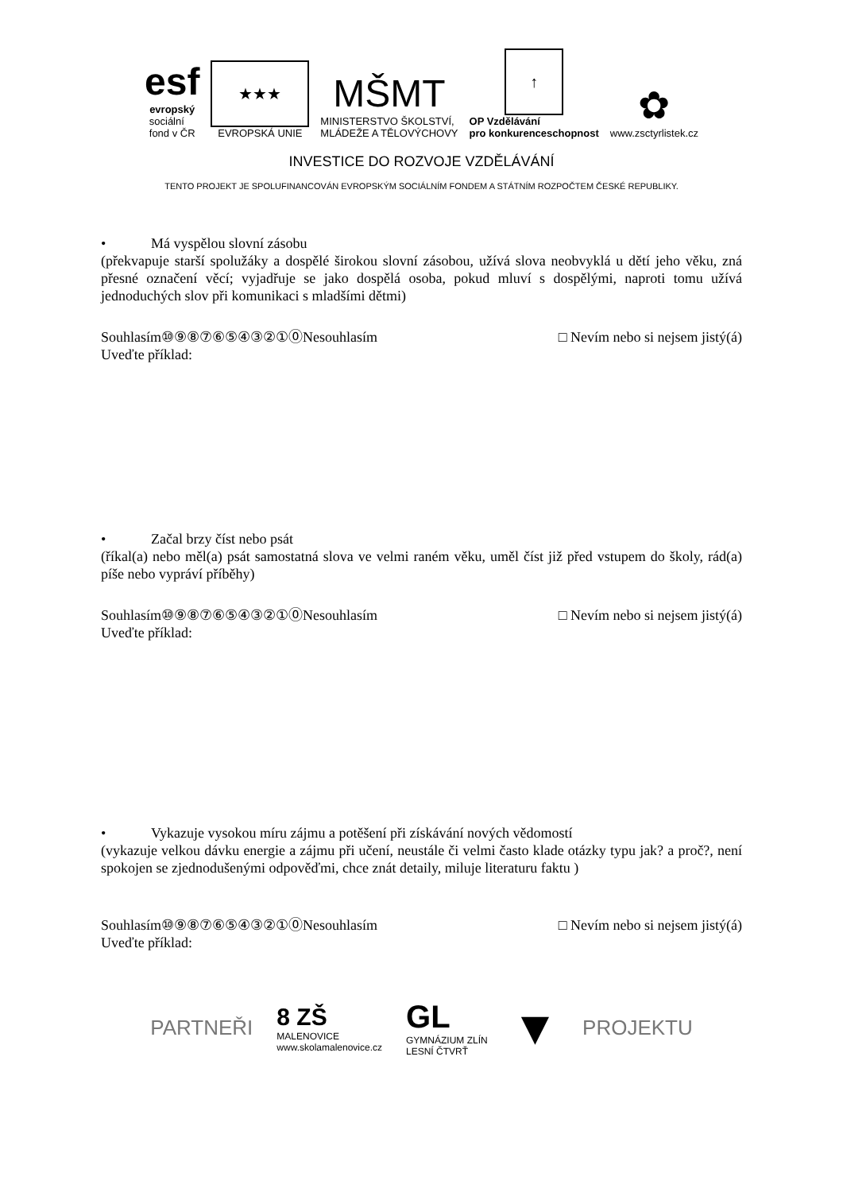esf
evropský
sociální
fond v ČR
★★★
EVROPSKÁ UNIE
MŠMT
MINISTERSTVO ŠKOLSTVÍ,
MLÁDEŽE A TĚLOVÝCHOVY
↑
OP Vzdělávání
pro konkurenceschopnost
✿
www.zsctyrlistek.cz
INVESTICE DO ROZVOJE VZDĚLÁVÁNÍ
TENTO PROJEKT JE SPOLUFINANCOVÁN EVROPSKÝM SOCIÁLNÍM FONDEM A STÁTNÍM ROZPOČTEM ČESKÉ REPUBLIKY.
• Má vyspělou slovní zásobu
(překvapuje starší spolužáky a dospělé širokou slovní zásobou, užívá slova neobvyklá u dětí jeho věku, zná přesné označení věcí; vyjadřuje se jako dospělá osoba, pokud mluví s dospělými, naproti tomu užívá jednoduchých slov při komunikaci s mladšími dětmi)
Souhlasím⑩⑨⑧⑦⑥⑤④③②①⓪Nesouhlasím □ Nevím nebo si nejsem jistý(á)
Uveďte příklad:
• Začal brzy číst nebo psát
(říkal(a) nebo měl(a) psát samostatná slova ve velmi raném věku, uměl číst již před vstupem do školy, rád(a) píše nebo vypráví příběhy)
Souhlasím⑩⑨⑧⑦⑥⑤④③②①⓪Nesouhlasím □ Nevím nebo si nejsem jistý(á)
Uveďte příklad:
• Vykazuje vysokou míru zájmu a potěšení při získávání nových vědomostí
(vykazuje velkou dávku energie a zájmu při učení, neustále či velmi často klade otázky typu jak? a proč?, není spokojen se zjednodušenými odpověďmi, chce znát detaily, miluje literaturu faktu )
Souhlasím⑩⑨⑧⑦⑥⑤④③②①⓪Nesouhlasím □ Nevím nebo si nejsem jistý(á)
Uveďte příklad:
PARTNEŘI 8 ZŠ
MALENOVICE
www.skolamalenovice.cz GL
GYMNÁZIUM ZLÍN
LESNÍ ČTVRŤ ▼ PROJEKTU